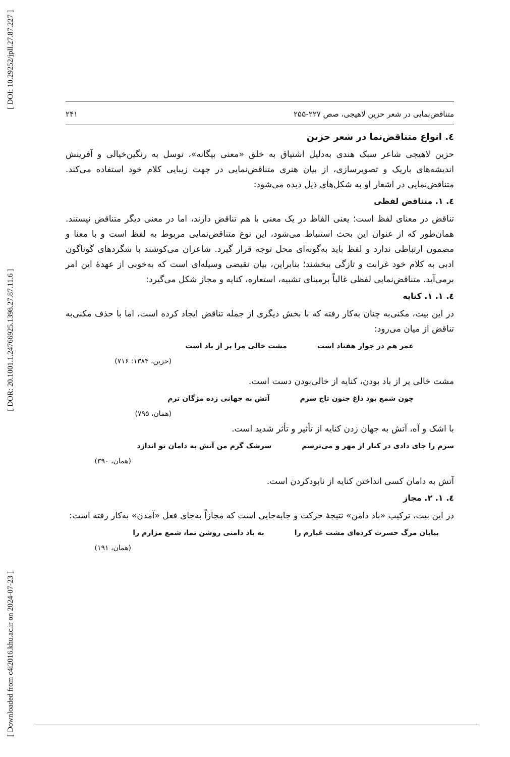[ DOI: 10.29252/jpll.27.87.227 ]
[ DOR: 20.1001.1.24766925.1398.27.87.11.6 ]
[ Downloaded from c4i2016.khu.ac.ir on 2024-07-23 ]
متناقض‌نمایی در شعر حزین لاهیجی، صص ۲۲۷-۲۵۵ ۲۴۱
٤. انواع متناقض‌نما در شعر حزین
حزین لاهیجی شاعر سبک هندی به‌دلیل اشتیاق به خلق «معنی بیگانه»، توسل به رنگین‌خیالی و آفرینش اندیشه‌های باریک و تصویرسازی، از بیان هنری متناقض‌نمایی در جهت زیبایی کلام خود استفاده می‌کند. متناقض‌نمایی در اشعار او به شکل‌های ذیل دیده می‌شود:
٤. ١. متناقض لفظی
تناقض در معنای لفظ است؛ یعنی الفاظ در یک معنی با هم تناقض دارند، اما در معنی دیگر متناقض نیستند. همان‌طور که از عنوان این بحث استنباط می‌شود، این نوع متناقض‌نمایی مربوط به لفظ است و با معنا و مضمون ارتباطی ندارد و لفظ باید به‌گونه‌ای محل توجه قرار گیرد. شاعران می‌کوشند با شگردهای گوناگون ادبی به کلام خود غرابت و تازگی ببخشند؛ بنابراین، بیان نقیضی وسیله‌ای است که به‌خوبی از عهدهٔ این امر برمی‌آید. متناقض‌نمایی لفظی غالباً برمبنای تشبیه، استعاره، کنایه و مجاز شکل می‌گیرد:
٤. ١. ١. کنایه
در این بیت، مکنی‌به چنان به‌کار رفته که با بخش دیگری از جمله تناقض ایجاد کرده است، اما با حذف مکنی‌به تناقض از میان می‌رود:
عمر هم در جوار هفتاد است مشت خالی مرا پر از باد است
(حزین، ۱۳۸۴: ۷۱۶)
مشت خالی پر از باد بودن، کنایه از خالی‌بودن دست است.
چون شمع بود داغ جنون تاج سرم آتش به جهانی زده مژگان ترم
(همان، ۷۹۵)
با اشک و آه، آتش به جهان زدن کنایه از تأثیر و تأثر شدید است.
سرم را جای دادی در کنار از مهر و می‌ترسم سرشک گرم من آتش به دامان تو اندازد
(همان، ۳۹۰)
آتش به دامان کسی انداختن کنایه از نابودکردن است.
٤. ١. ٢. مجاز
در این بیت، ترکیب «باد دامن» نتیجهٔ حرکت و جابه‌جایی است که مجازاً به‌جای فعل «آمدن» به‌کار رفته است:
بیابان مرگ حسرت کرده‌ای مشت غبارم را به باد دامنی روشن نما، شمع مزارم را
(همان، ۱۹۱)